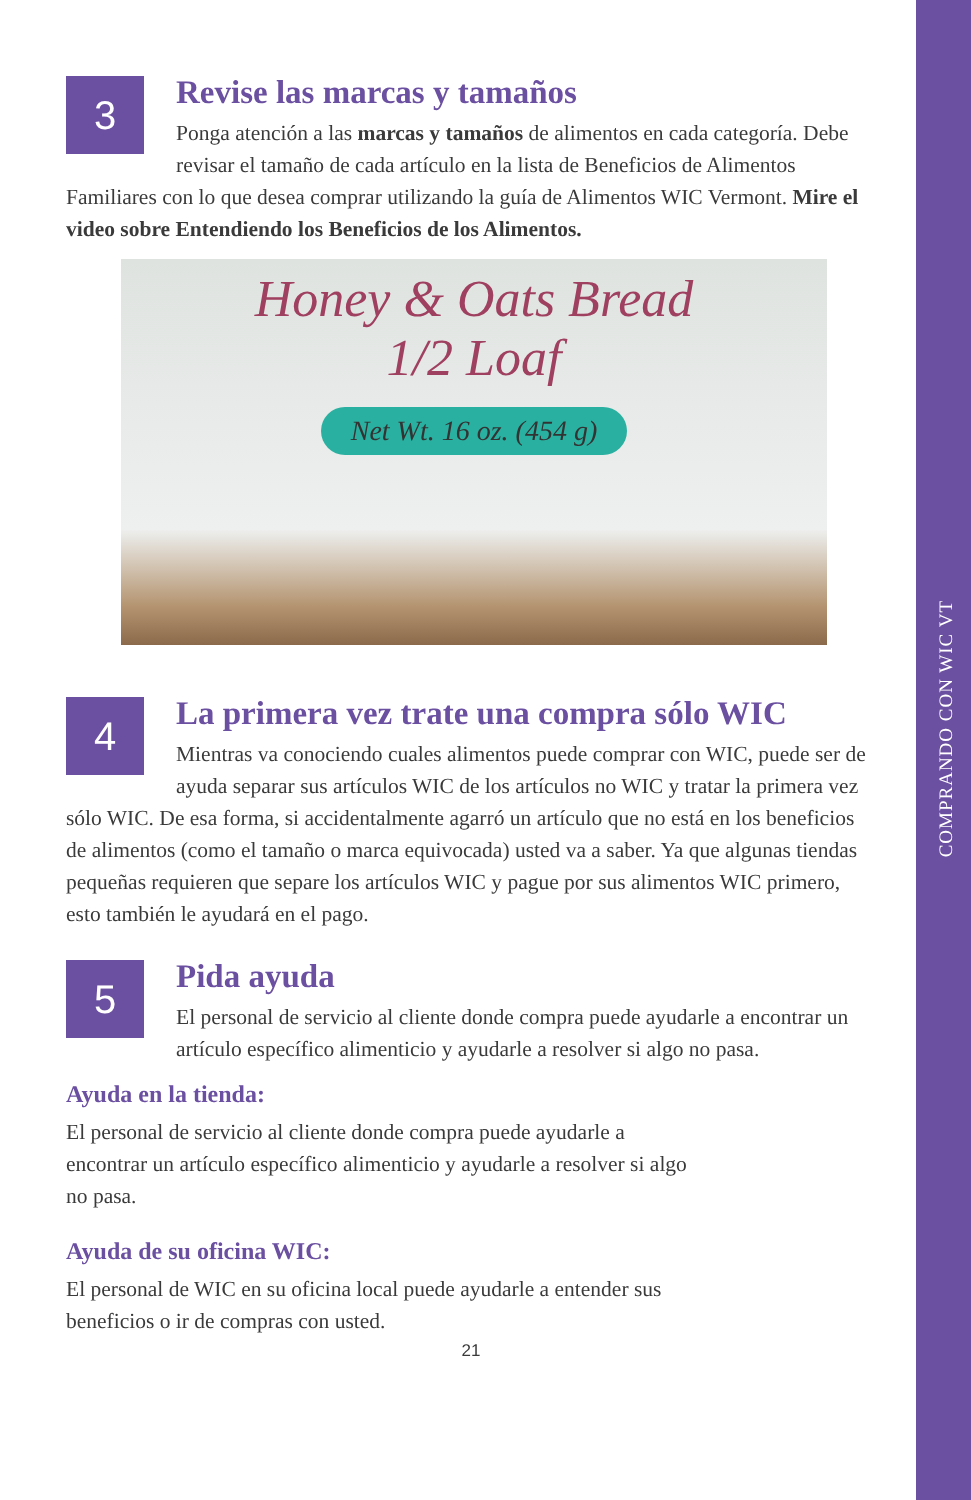COMPRANDO CON WIC VT
3
Revise las marcas y tamaños
Ponga atención a las marcas y tamaños de alimentos en cada categoría. Debe revisar el tamaño de cada artículo en la lista de Beneficios de Alimentos Familiares con lo que desea comprar utilizando la guía de Alimentos WIC Vermont. Mire el video sobre Entendiendo los Beneficios de los Alimentos.
Honey & Oats Bread
1/2 Loaf
Net Wt. 16 oz. (454 g)
4
La primera vez trate una compra sólo WIC
Mientras va conociendo cuales alimentos puede comprar con WIC, puede ser de ayuda separar sus artículos WIC de los artículos no WIC y tratar la primera vez sólo WIC. De esa forma, si accidentalmente agarró un artículo que no está en los beneficios de alimentos (como el tamaño o marca equivocada) usted va a saber. Ya que algunas tiendas pequeñas requieren que separe los artículos WIC y pague por sus alimentos WIC primero, esto también le ayudará en el pago.
5
Pida ayuda
El personal de servicio al cliente donde compra puede ayudarle a encontrar un artículo específico alimenticio y ayudarle a resolver si algo no pasa.
Ayuda en la tienda:
El personal de servicio al cliente donde compra puede ayudarle a
encontrar un artículo específico alimenticio y ayudarle a resolver si algo
no pasa.
Ayuda de su oficina WIC:
El personal de WIC en su oficina local puede ayudarle a entender sus
beneficios o ir de compras con usted.
21